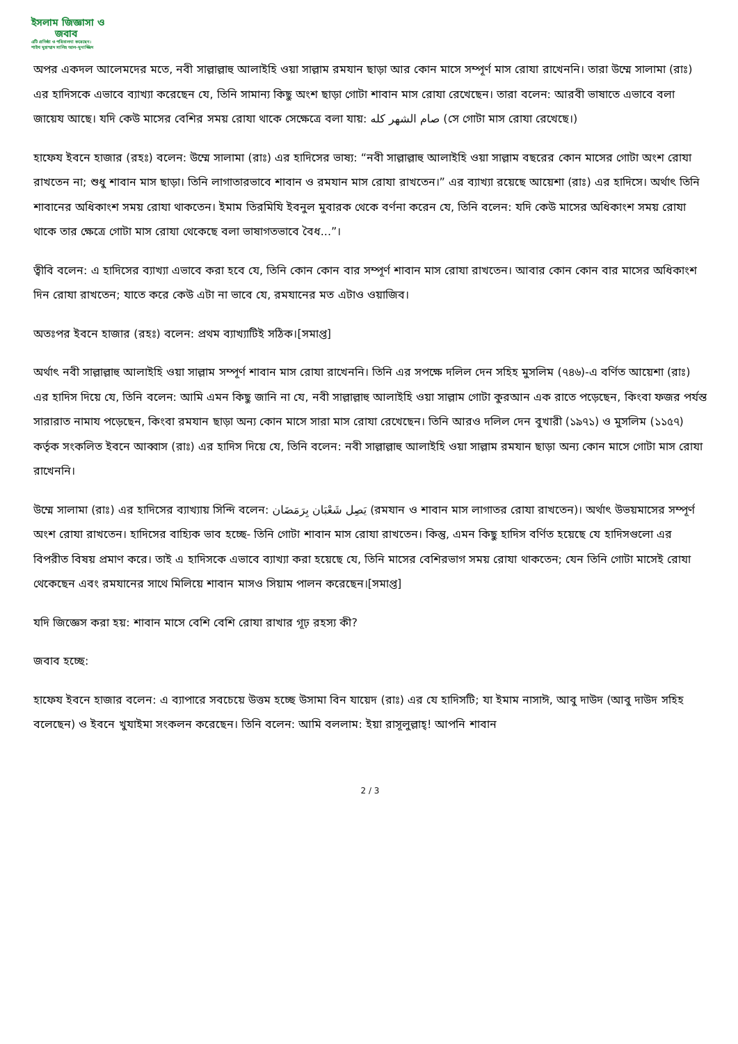ইসলাম জিজ্ঞাসা ও
জবাব
এটি প্রতিষ্ঠা ও পরিচালনা করেছেন:
শাইখ মুহাম্মাদ সালিহ আল-মুনাজ্জিদ
অপর একদল আলেমদের মতে, নবী সাল্লাল্লাহু আলাইহি ওয়া সাল্লাম রমযান ছাড়া আর কোন মাসে সম্পূর্ণ মাস রোযা রাখেননি। তারা উম্মে সালামা (রাঃ) এর হাদিসকে এভাবে ব্যাখ্যা করেছেন যে, তিনি সামান্য কিছু অংশ ছাড়া গোটা শাবান মাস রোযা রেখেছেন। তারা বলেন: আরবী ভাষাতে এভাবে বলা জায়েয আছে। যদি কেউ মাসের বেশির সময় রোযা থাকে সেক্ষেত্রে বলা যায়: صام الشهر كله (সে গোটা মাস রোযা রেখেছে।)
হাফেয ইবনে হাজার (রহঃ) বলেন: উম্মে সালামা (রাঃ) এর হাদিসের ভাষ্য: “নবী সাল্লাল্লাহু আলাইহি ওয়া সাল্লাম বছরের কোন মাসের গোটা অংশ রোযা রাখতেন না; শুধু শাবান মাস ছাড়া। তিনি লাগাতারভাবে শাবান ও রমযান মাস রোযা রাখতেন।” এর ব্যাখ্যা রয়েছে আয়েশা (রাঃ) এর হাদিসে। অর্থাৎ তিনি শাবানের অধিকাংশ সময় রোযা থাকতেন। ইমাম তিরমিযি ইবনুল মুবারক থেকে বর্ণনা করেন যে, তিনি বলেন: যদি কেউ মাসের অধিকাংশ সময় রোযা থাকে তার ক্ষেত্রে গোটা মাস রোযা থেকেছে বলা ভাষাগতভাবে বৈধ...”।
ত্বীবি বলেন: এ হাদিসের ব্যাখ্যা এভাবে করা হবে যে, তিনি কোন কোন বার সম্পূর্ণ শাবান মাস রোযা রাখতেন। আবার কোন কোন বার মাসের অধিকাংশ দিন রোযা রাখতেন; যাতে করে কেউ এটা না ভাবে যে, রমযানের মত এটাও ওয়াজিব।
অতঃপর ইবনে হাজার (রহঃ) বলেন: প্রথম ব্যাখ্যাটিই সঠিক।[সমাপ্ত]
অর্থাৎ নবী সাল্লাল্লাহু আলাইহি ওয়া সাল্লাম সম্পূর্ণ শাবান মাস রোযা রাখেননি। তিনি এর সপক্ষে দলিল দেন সহিহ মুসলিম (৭৪৬)-এ বর্ণিত আয়েশা (রাঃ) এর হাদিস দিয়ে যে, তিনি বলেন: আমি এমন কিছু জানি না যে, নবী সাল্লাল্লাহু আলাইহি ওয়া সাল্লাম গোটা কুরআন এক রাতে পড়েছেন, কিংবা ফজর পর্যন্ত সারারাত নামায পড়েছেন, কিংবা রমযান ছাড়া অন্য কোন মাসে সারা মাস রোযা রেখেছেন। তিনি আরও দলিল দেন বুখারী (১৯৭১) ও মুসলিম (১১৫৭) কর্তৃক সংকলিত ইবনে আব্বাস (রাঃ) এর হাদিস দিয়ে যে, তিনি বলেন: নবী সাল্লাল্লাহু আলাইহি ওয়া সাল্লাম রমযান ছাড়া অন্য কোন মাসে গোটা মাস রোযা রাখেননি।
উম্মে সালামা (রাঃ) এর হাদিসের ব্যাখ্যায় সিন্দি বলেন: يَصِل شَعْبَان بِرَمَضَان (রমযান ও শাবান মাস লাগাতর রোযা রাখতেন)। অর্থাৎ উভয়মাসের সম্পূর্ণ অংশ রোযা রাখতেন। হাদিসের বাহ্যিক ভাব হচ্ছে- তিনি গোটা শাবান মাস রোযা রাখতেন। কিন্তু, এমন কিছু হাদিস বর্ণিত হয়েছে যে হাদিসগুলো এর বিপরীত বিষয় প্রমাণ করে। তাই এ হাদিসকে এভাবে ব্যাখ্যা করা হয়েছে যে, তিনি মাসের বেশিরভাগ সময় রোযা থাকতেন; যেন তিনি গোটা মাসেই রোযা থেকেছেন এবং রমযানের সাথে মিলিয়ে শাবান মাসও সিয়াম পালন করেছেন।[সমাপ্ত]
যদি জিজ্ঞেস করা হয়: শাবান মাসে বেশি বেশি রোযা রাখার গূঢ় রহস্য কী?
জবাব হচ্ছে:
হাফেয ইবনে হাজার বলেন: এ ব্যাপারে সবচেয়ে উত্তম হচ্ছে উসামা বিন যায়েদ (রাঃ) এর যে হাদিসটি; যা ইমাম নাসাঈ, আবু দাউদ (আবু দাউদ সহিহ বলেছেন) ও ইবনে খুযাইমা সংকলন করেছেন। তিনি বলেন: আমি বললাম: ইয়া রাসূলুল্লাহ্! আপনি শাবান
2 / 3